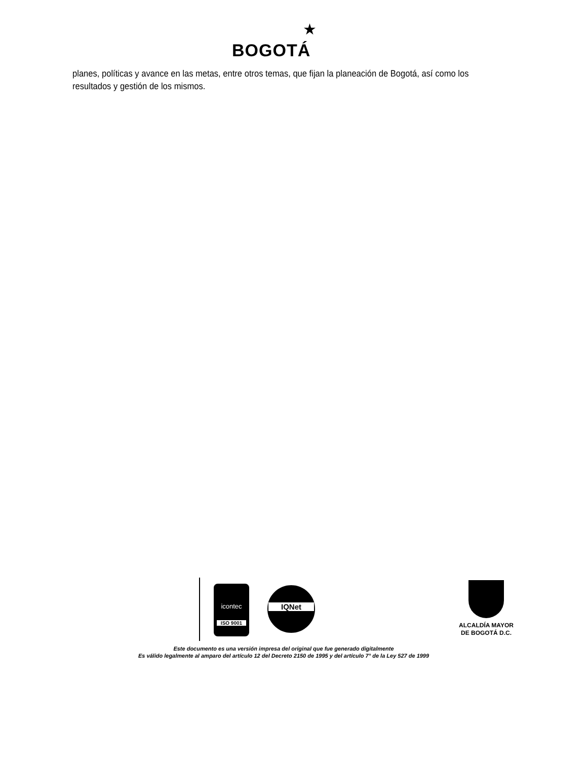BOGOTÁ
★
planes, políticas y avance en las metas, entre otros temas, que fijan la planeación de Bogotá, así como los resultados y gestión de los mismos.
icontec
ISO 9001
IQNet
ALCALDÍA MAYOR
DE BOGOTÁ D.C.
Este documento es una versión impresa del original que fue generado digitalmente
Es válido legalmente al amparo del artículo 12 del Decreto 2150 de 1995 y del artículo 7° de la Ley 527 de 1999